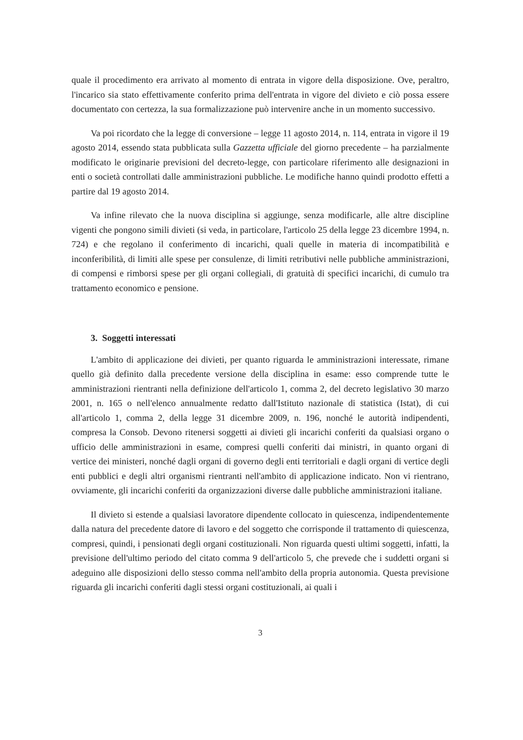quale il procedimento era arrivato al momento di entrata in vigore della disposizione. Ove, peraltro, l'incarico sia stato effettivamente conferito prima dell'entrata in vigore del divieto e ciò possa essere documentato con certezza, la sua formalizzazione può intervenire anche in un momento successivo.
Va poi ricordato che la legge di conversione – legge 11 agosto 2014, n. 114, entrata in vigore il 19 agosto 2014, essendo stata pubblicata sulla Gazzetta ufficiale del giorno precedente – ha parzialmente modificato le originarie previsioni del decreto-legge, con particolare riferimento alle designazioni in enti o società controllati dalle amministrazioni pubbliche. Le modifiche hanno quindi prodotto effetti a partire dal 19 agosto 2014.
Va infine rilevato che la nuova disciplina si aggiunge, senza modificarle, alle altre discipline vigenti che pongono simili divieti (si veda, in particolare, l'articolo 25 della legge 23 dicembre 1994, n. 724) e che regolano il conferimento di incarichi, quali quelle in materia di incompatibilità e inconferibilità, di limiti alle spese per consulenze, di limiti retributivi nelle pubbliche amministrazioni, di compensi e rimborsi spese per gli organi collegiali, di gratuità di specifici incarichi, di cumulo tra trattamento economico e pensione.
3. Soggetti interessati
L'ambito di applicazione dei divieti, per quanto riguarda le amministrazioni interessate, rimane quello già definito dalla precedente versione della disciplina in esame: esso comprende tutte le amministrazioni rientranti nella definizione dell'articolo 1, comma 2, del decreto legislativo 30 marzo 2001, n. 165 o nell'elenco annualmente redatto dall'Istituto nazionale di statistica (Istat), di cui all'articolo 1, comma 2, della legge 31 dicembre 2009, n. 196, nonché le autorità indipendenti, compresa la Consob. Devono ritenersi soggetti ai divieti gli incarichi conferiti da qualsiasi organo o ufficio delle amministrazioni in esame, compresi quelli conferiti dai ministri, in quanto organi di vertice dei ministeri, nonché dagli organi di governo degli enti territoriali e dagli organi di vertice degli enti pubblici e degli altri organismi rientranti nell'ambito di applicazione indicato. Non vi rientrano, ovviamente, gli incarichi conferiti da organizzazioni diverse dalle pubbliche amministrazioni italiane.
Il divieto si estende a qualsiasi lavoratore dipendente collocato in quiescenza, indipendentemente dalla natura del precedente datore di lavoro e del soggetto che corrisponde il trattamento di quiescenza, compresi, quindi, i pensionati degli organi costituzionali. Non riguarda questi ultimi soggetti, infatti, la previsione dell'ultimo periodo del citato comma 9 dell'articolo 5, che prevede che i suddetti organi si adeguino alle disposizioni dello stesso comma nell'ambito della propria autonomia. Questa previsione riguarda gli incarichi conferiti dagli stessi organi costituzionali, ai quali i
3